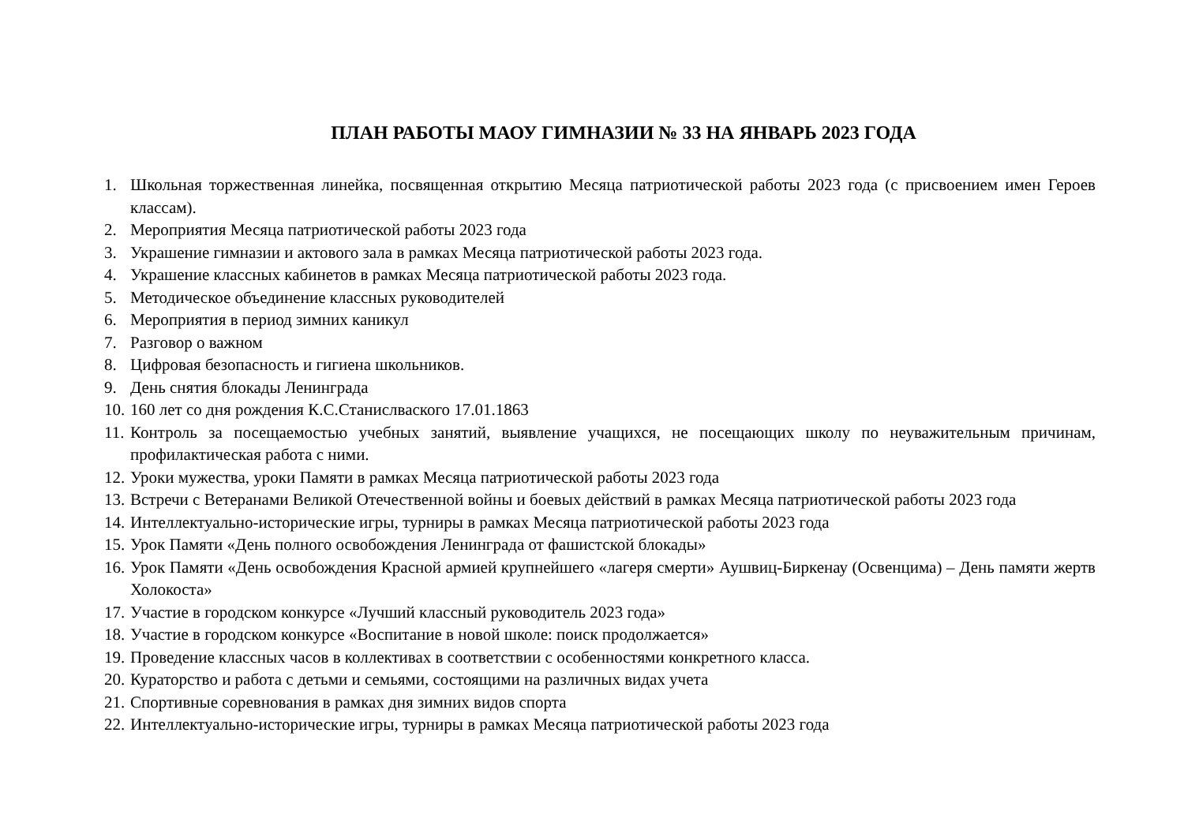ПЛАН РАБОТЫ МАОУ ГИМНАЗИИ № 33 НА ЯНВАРЬ 2023 ГОДА
1. Школьная торжественная линейка, посвященная открытию Месяца патриотической работы 2023 года (с присвоением имен Героев классам).
2. Мероприятия Месяца патриотической работы 2023 года
3. Украшение гимназии и актового зала в рамках Месяца патриотической работы 2023 года.
4. Украшение классных кабинетов в рамках Месяца патриотической работы 2023 года.
5. Методическое объединение классных руководителей
6. Мероприятия в период зимних каникул
7. Разговор о важном
8. Цифровая безопасность и гигиена школьников.
9. День снятия блокады Ленинграда
10. 160 лет со дня рождения К.С.Станислваского 17.01.1863
11. Контроль за посещаемостью учебных занятий, выявление учащихся, не посещающих школу по неуважительным причинам, профилактическая работа с ними.
12. Уроки мужества, уроки Памяти в рамках Месяца патриотической работы 2023 года
13. Встречи с Ветеранами Великой Отечественной войны и боевых действий в рамках Месяца патриотической работы 2023 года
14. Интеллектуально-исторические игры, турниры в рамках Месяца патриотической работы 2023 года
15. Урок Памяти «День полного освобождения Ленинграда от фашистской блокады»
16. Урок Памяти «День освобождения Красной армией крупнейшего «лагеря смерти» Аушвиц-Биркенау (Освенцима) – День памяти жертв Холокоста»
17. Участие в городском конкурсе «Лучший классный руководитель 2023 года»
18. Участие в городском конкурсе «Воспитание в новой школе: поиск продолжается»
19. Проведение классных часов в коллективах в соответствии с особенностями конкретного класса.
20. Кураторство и работа с детьми и семьями, состоящими на различных видах учета
21. Спортивные соревнования в рамках дня зимних видов спорта
22. Интеллектуально-исторические игры, турниры в рамках Месяца патриотической работы 2023 года